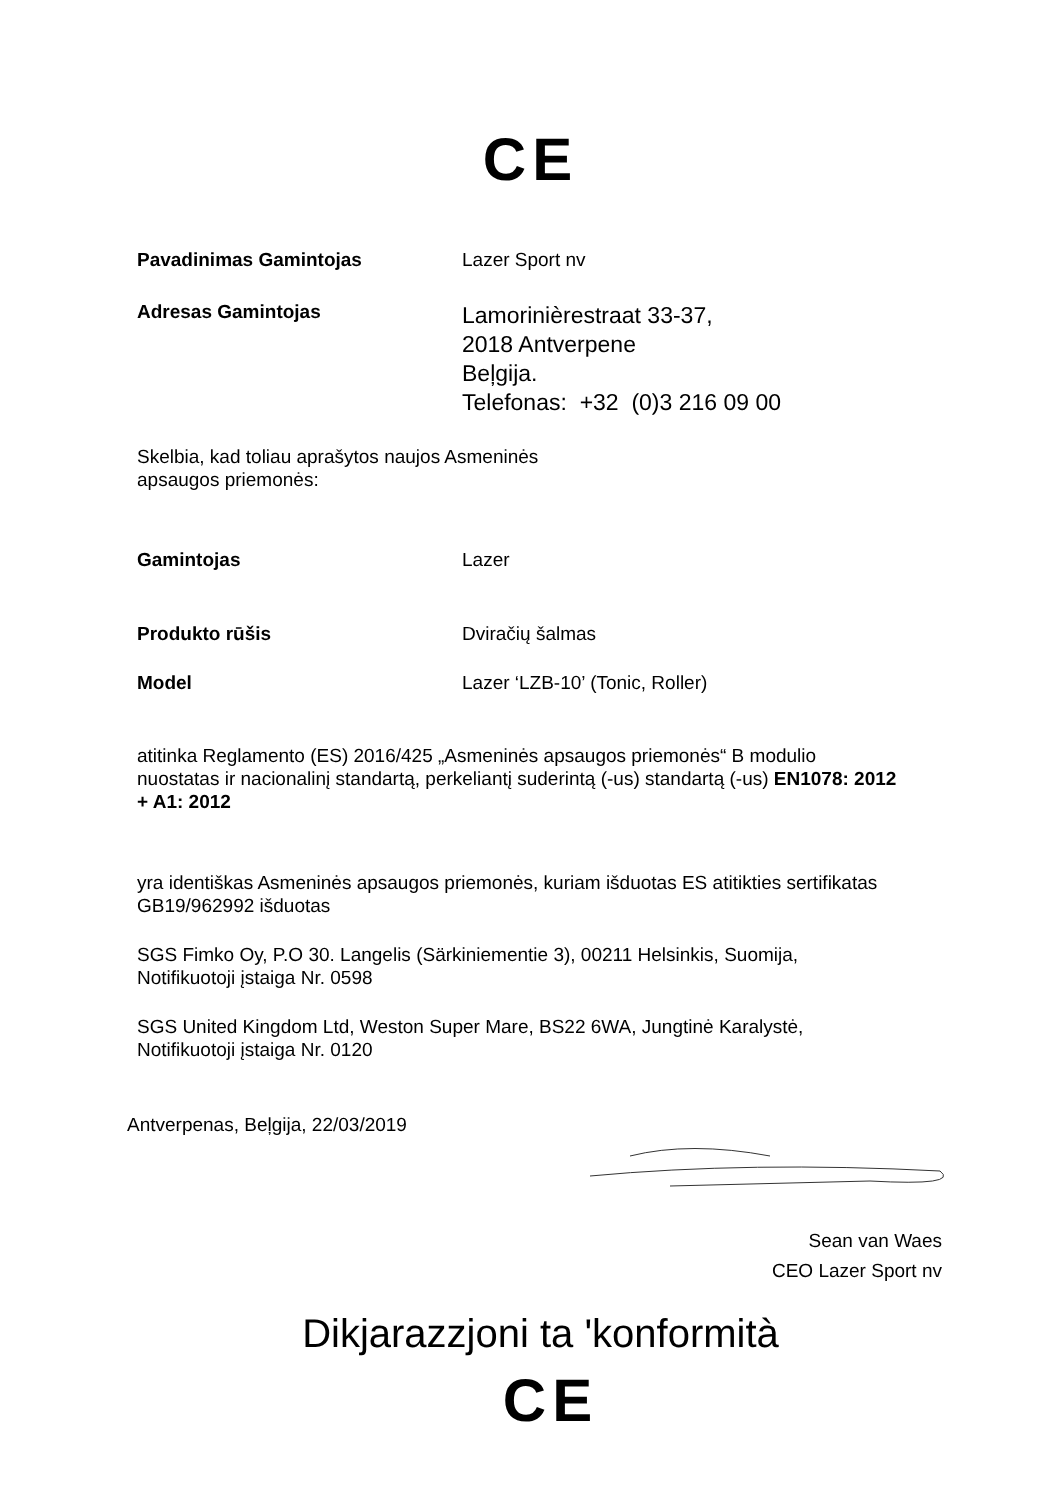CE
Pavadinimas Gamintojas Lazer Sport nv
Adresas Gamintojas
Lamorinièrestraat 33-37,
2018 Antverpene
Beļgija.
Telefonas: +32 (0)3 216 09 00
Skelbia, kad toliau aprašytos naujos Asmeninės
apsaugos priemonės:
Gamintojas Lazer
Produkto rūšis Dviračių šalmas
Model Lazer ‘LZB-10’ (Tonic, Roller)
atitinka Reglamento (ES) 2016/425 „Asmeninės apsaugos priemonės“ B modulio nuostatas ir nacionalinį standartą, perkeliantį suderintą (-us) standartą (-us) EN1078: 2012 + A1: 2012
yra identiškas Asmeninės apsaugos priemonės, kuriam išduotas ES atitikties sertifikatas GB19/962992 išduotas
SGS Fimko Oy, P.O 30. Langelis (Särkiniementie 3), 00211 Helsinkis, Suomija, Notifikuotoji įstaiga Nr. 0598
SGS United Kingdom Ltd, Weston Super Mare, BS22 6WA, Jungtinė Karalystė, Notifikuotoji įstaiga Nr. 0120
Antverpenas, Beļgija, 22/03/2019
Sean van Waes
CEO Lazer Sport nv
Dikjarazzjoni ta 'konformità
CE